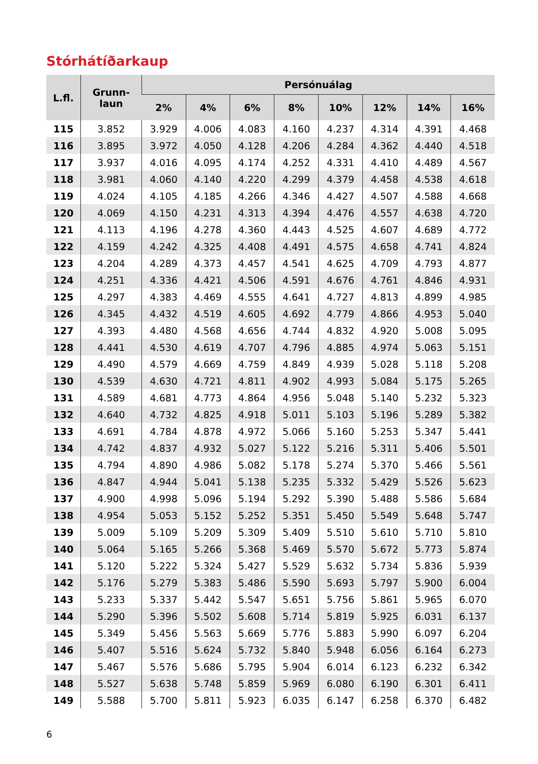Stórhátíðarkaup
| L.fl. | Grunn- laun | Persónuálag | | | | | | | |
| --- | --- | --- | --- | --- | --- | --- | --- | --- | --- |
| | | 2% | 4% | 6% | 8% | 10% | 12% | 14% | 16% |
| 115 | 3.852 | 3.929 | 4.006 | 4.083 | 4.160 | 4.237 | 4.314 | 4.391 | 4.468 |
| 116 | 3.895 | 3.972 | 4.050 | 4.128 | 4.206 | 4.284 | 4.362 | 4.440 | 4.518 |
| 117 | 3.937 | 4.016 | 4.095 | 4.174 | 4.252 | 4.331 | 4.410 | 4.489 | 4.567 |
| 118 | 3.981 | 4.060 | 4.140 | 4.220 | 4.299 | 4.379 | 4.458 | 4.538 | 4.618 |
| 119 | 4.024 | 4.105 | 4.185 | 4.266 | 4.346 | 4.427 | 4.507 | 4.588 | 4.668 |
| 120 | 4.069 | 4.150 | 4.231 | 4.313 | 4.394 | 4.476 | 4.557 | 4.638 | 4.720 |
| 121 | 4.113 | 4.196 | 4.278 | 4.360 | 4.443 | 4.525 | 4.607 | 4.689 | 4.772 |
| 122 | 4.159 | 4.242 | 4.325 | 4.408 | 4.491 | 4.575 | 4.658 | 4.741 | 4.824 |
| 123 | 4.204 | 4.289 | 4.373 | 4.457 | 4.541 | 4.625 | 4.709 | 4.793 | 4.877 |
| 124 | 4.251 | 4.336 | 4.421 | 4.506 | 4.591 | 4.676 | 4.761 | 4.846 | 4.931 |
| 125 | 4.297 | 4.383 | 4.469 | 4.555 | 4.641 | 4.727 | 4.813 | 4.899 | 4.985 |
| 126 | 4.345 | 4.432 | 4.519 | 4.605 | 4.692 | 4.779 | 4.866 | 4.953 | 5.040 |
| 127 | 4.393 | 4.480 | 4.568 | 4.656 | 4.744 | 4.832 | 4.920 | 5.008 | 5.095 |
| 128 | 4.441 | 4.530 | 4.619 | 4.707 | 4.796 | 4.885 | 4.974 | 5.063 | 5.151 |
| 129 | 4.490 | 4.579 | 4.669 | 4.759 | 4.849 | 4.939 | 5.028 | 5.118 | 5.208 |
| 130 | 4.539 | 4.630 | 4.721 | 4.811 | 4.902 | 4.993 | 5.084 | 5.175 | 5.265 |
| 131 | 4.589 | 4.681 | 4.773 | 4.864 | 4.956 | 5.048 | 5.140 | 5.232 | 5.323 |
| 132 | 4.640 | 4.732 | 4.825 | 4.918 | 5.011 | 5.103 | 5.196 | 5.289 | 5.382 |
| 133 | 4.691 | 4.784 | 4.878 | 4.972 | 5.066 | 5.160 | 5.253 | 5.347 | 5.441 |
| 134 | 4.742 | 4.837 | 4.932 | 5.027 | 5.122 | 5.216 | 5.311 | 5.406 | 5.501 |
| 135 | 4.794 | 4.890 | 4.986 | 5.082 | 5.178 | 5.274 | 5.370 | 5.466 | 5.561 |
| 136 | 4.847 | 4.944 | 5.041 | 5.138 | 5.235 | 5.332 | 5.429 | 5.526 | 5.623 |
| 137 | 4.900 | 4.998 | 5.096 | 5.194 | 5.292 | 5.390 | 5.488 | 5.586 | 5.684 |
| 138 | 4.954 | 5.053 | 5.152 | 5.252 | 5.351 | 5.450 | 5.549 | 5.648 | 5.747 |
| 139 | 5.009 | 5.109 | 5.209 | 5.309 | 5.409 | 5.510 | 5.610 | 5.710 | 5.810 |
| 140 | 5.064 | 5.165 | 5.266 | 5.368 | 5.469 | 5.570 | 5.672 | 5.773 | 5.874 |
| 141 | 5.120 | 5.222 | 5.324 | 5.427 | 5.529 | 5.632 | 5.734 | 5.836 | 5.939 |
| 142 | 5.176 | 5.279 | 5.383 | 5.486 | 5.590 | 5.693 | 5.797 | 5.900 | 6.004 |
| 143 | 5.233 | 5.337 | 5.442 | 5.547 | 5.651 | 5.756 | 5.861 | 5.965 | 6.070 |
| 144 | 5.290 | 5.396 | 5.502 | 5.608 | 5.714 | 5.819 | 5.925 | 6.031 | 6.137 |
| 145 | 5.349 | 5.456 | 5.563 | 5.669 | 5.776 | 5.883 | 5.990 | 6.097 | 6.204 |
| 146 | 5.407 | 5.516 | 5.624 | 5.732 | 5.840 | 5.948 | 6.056 | 6.164 | 6.273 |
| 147 | 5.467 | 5.576 | 5.686 | 5.795 | 5.904 | 6.014 | 6.123 | 6.232 | 6.342 |
| 148 | 5.527 | 5.638 | 5.748 | 5.859 | 5.969 | 6.080 | 6.190 | 6.301 | 6.411 |
| 149 | 5.588 | 5.700 | 5.811 | 5.923 | 6.035 | 6.147 | 6.258 | 6.370 | 6.482 |
6